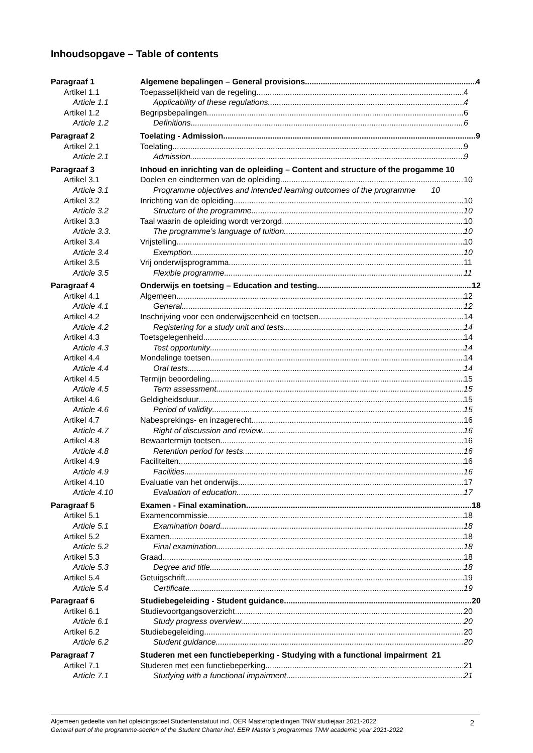Inhoudsopgave – Table of contents
Paragraaf 1 Algemene bepalingen – General provisions
4
Artikel 1.1 Toepasselijkheid van de regeling
4
Article 1.1 Applicability of these regulations
4
Artikel 1.2 Begripsbepalingen 6
Article 1.2 Definitions 6
Paragraaf 2 Toelating - Admission 9
Artikel 2.1 Toelating 9
Article 2.1 Admission 9
Paragraaf 3 Inhoud en inrichting van de opleiding – Content and structure of the progamme 10
Artikel 3.1 Doelen en eindtermen van de opleiding
10
Article 3.1 Programme objectives and intended learning outcomes of the programme 10
Artikel 3.2 Inrichting van de opleiding 10
Article 3.2 Structure of the programme 10
Artikel 3.3 Taal waarin de opleiding wordt verzorgd
10
Article 3.3. The programme’s language of tuition
10
Artikel 3.4 Vrijstelling 10
Article 3.4 Exemption 10
Artikel 3.5 Vrij onderwijsprogramma 11
Article 3.5 Flexible programme 11
Paragraaf 4 Onderwijs en toetsing – Education and testing
12
Artikel 4.1 Algemeen 12
Article 4.1 General 12
Artikel 4.2 Inschrijving voor een onderwijseenheid en toetsen
14
Article 4.2 Registering for a study unit and tests
14
Artikel 4.3 Toetsgelegenheid 14
Article 4.3 Test opportunity 14
Artikel 4.4 Mondelinge toetsen 14
Article 4.4 Oral tests 14
Artikel 4.5 Termijn beoordeling 15
Article 4.5 Term assessment 15
Artikel 4.6 Geldigheidsduur 15
Article 4.6 Period of validity 15
Artikel 4.7 Nabesprekings- en inzagerecht 16
Article 4.7 Right of discussion and review 16
Artikel 4.8 Bewaartermijn toetsen 16
Article 4.8 Retention period for tests 16
Artikel 4.9 Faciliteiten 16
Article 4.9 Facilities 16
Artikel 4.10 Evaluatie van het onderwijs 17
Article 4.10 Evaluation of education 17
Paragraaf 5 Examen - Final examination 18
Artikel 5.1 Examencommissie 18
Article 5.1 Examination board 18
Artikel 5.2 Examen 18
Article 5.2 Final examination 18
Artikel 5.3 Graad 18
Article 5.3 Degree and title 18
Artikel 5.4 Getuigschrift 19
Article 5.4 Certificate 19
Paragraaf 6 Studiebegeleiding - Student guidance
20
Artikel 6.1 Studievoortgangsoverzicht 20
Article 6.1 Study progress overview 20
Artikel 6.2 Studiebegeleiding 20
Article 6.2 Student guidance 20
Paragraaf 7 Studeren met een functiebeperking - Studying with a functional impairment 21
Artikel 7.1 Studeren met een functiebeperking
21
Article 7.1 Studying with a functional impairment
21
Algemeen gedeelte van het opleidingsdeel Studentenstatuut incl. OER Masteropleidingen TNW studiejaar 2021-2022
General part of the programme-section of the Student Charter incl. EER Master’s programmes TNW academic year 2021-2022
2